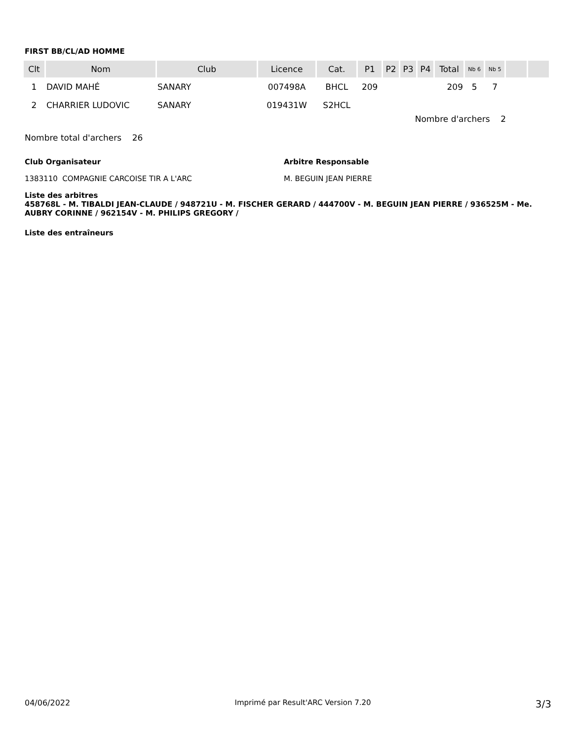FIRST BB/CL/AD HOMME
| Clt | Nom | Club | Licence | Cat. | P1 | P2 | P3 | P4 | Total | Nb 6 | Nb 5 | | |
| --- | --- | --- | --- | --- | --- | --- | --- | --- | --- | --- | --- | --- | --- |
| 1 | DAVID MAHÉ | SANARY | 007498A | BHCL | 209 | | | | 209 | 5 | 7 | | |
| 2 | CHARRIER LUDOVIC | SANARY | 019431W | S2HCL | | | | | | | | | |
Nombre d'archers 2
Nombre total d'archers 26
Club Organisateur
1383110 COMPAGNIE CARCOISE TIR A L'ARC
Arbitre Responsable
M. BEGUIN JEAN PIERRE
Liste des arbitres
458768L - M. TIBALDI JEAN-CLAUDE / 948721U - M. FISCHER GERARD / 444700V - M. BEGUIN JEAN PIERRE / 936525M - Me. AUBRY CORINNE / 962154V - M. PHILIPS GREGORY /
Liste des entraîneurs
04/06/2022 Imprimé par Result'ARC Version 7.20 3/3